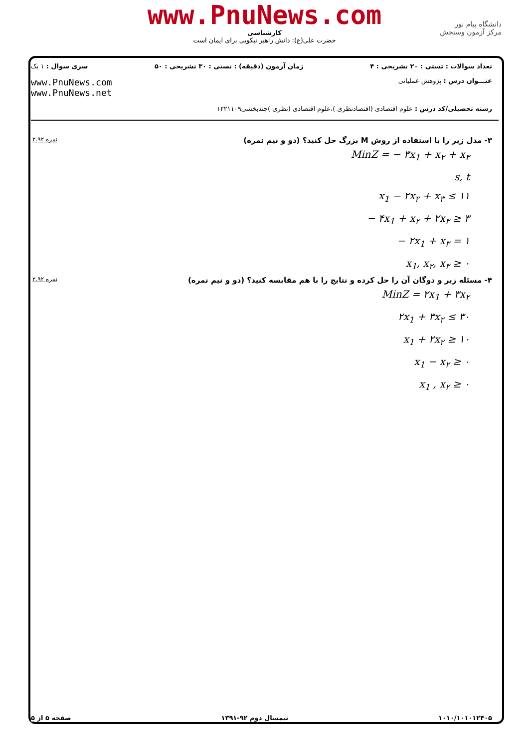www.PnuNews.com
کارشناسی
حضرت علی(ع): دانش راهبر نیکویی برای ایمان است
دانشگاه پیام نور
مرکز آزمون وسنجش
تعداد سوالات : تستی : ۲۰ تشریحی : ۴ زمان آزمون (دقیقه) : تستی : ۳۰ تشریحی : ۵۰ سری سوال : ۱ یک
عنـــوان درس : پژوهش عملیاتی www.PnuNews.com
www.PnuNews.net
رشته تحصیلی/کد درس : علوم اقتصادی (اقتصادنظری )،علوم اقتصادی (نظری )چندبخشی۱۲۲۱۱۰۹
۲.۹۲ نمره
۳- مدل زیر را با استفاده از روش M بزرگ حل کنید؟ (دو و نیم نمره)
MinZ = − ۳x<sub>1</sub> + x<sub>۲</sub> + x<sub>۳</sub>
s, t
x<sub>1</sub> − ۲x<sub>۲</sub> + x<sub>۳</sub> ≤ ۱۱
− ۴x<sub>1</sub> + x<sub>۲</sub> + ۲x<sub>۳</sub> ≥ ۳
− ۲x<sub>1</sub> + x<sub>۳</sub> = ۱
x<sub>1</sub>, x<sub>۲</sub>, x<sub>۳</sub> ≥ ۰
۲.۹۲ نمره
۴- مسئله زیر و دوگان آن را حل کرده و نتایج را با هم مقایسه کنید؟ (دو و نیم نمره)
MinZ = ۲x<sub>1</sub> + ۳x<sub>۲</sub>
۲x<sub>1</sub> + ۳x<sub>۲</sub> ≤ ۳۰
x<sub>1</sub> + ۲x<sub>۲</sub> ≥ ۱۰
x<sub>1</sub> − x<sub>۲</sub> ≥ ۰
x<sub>1</sub> , x<sub>۲</sub> ≥ ۰
۱۰۱۰/۱۰۱۰۱۲۴۰۵ نیمسال دوم ۹۲-۱۳۹۱ صفحه ۵ از ۵